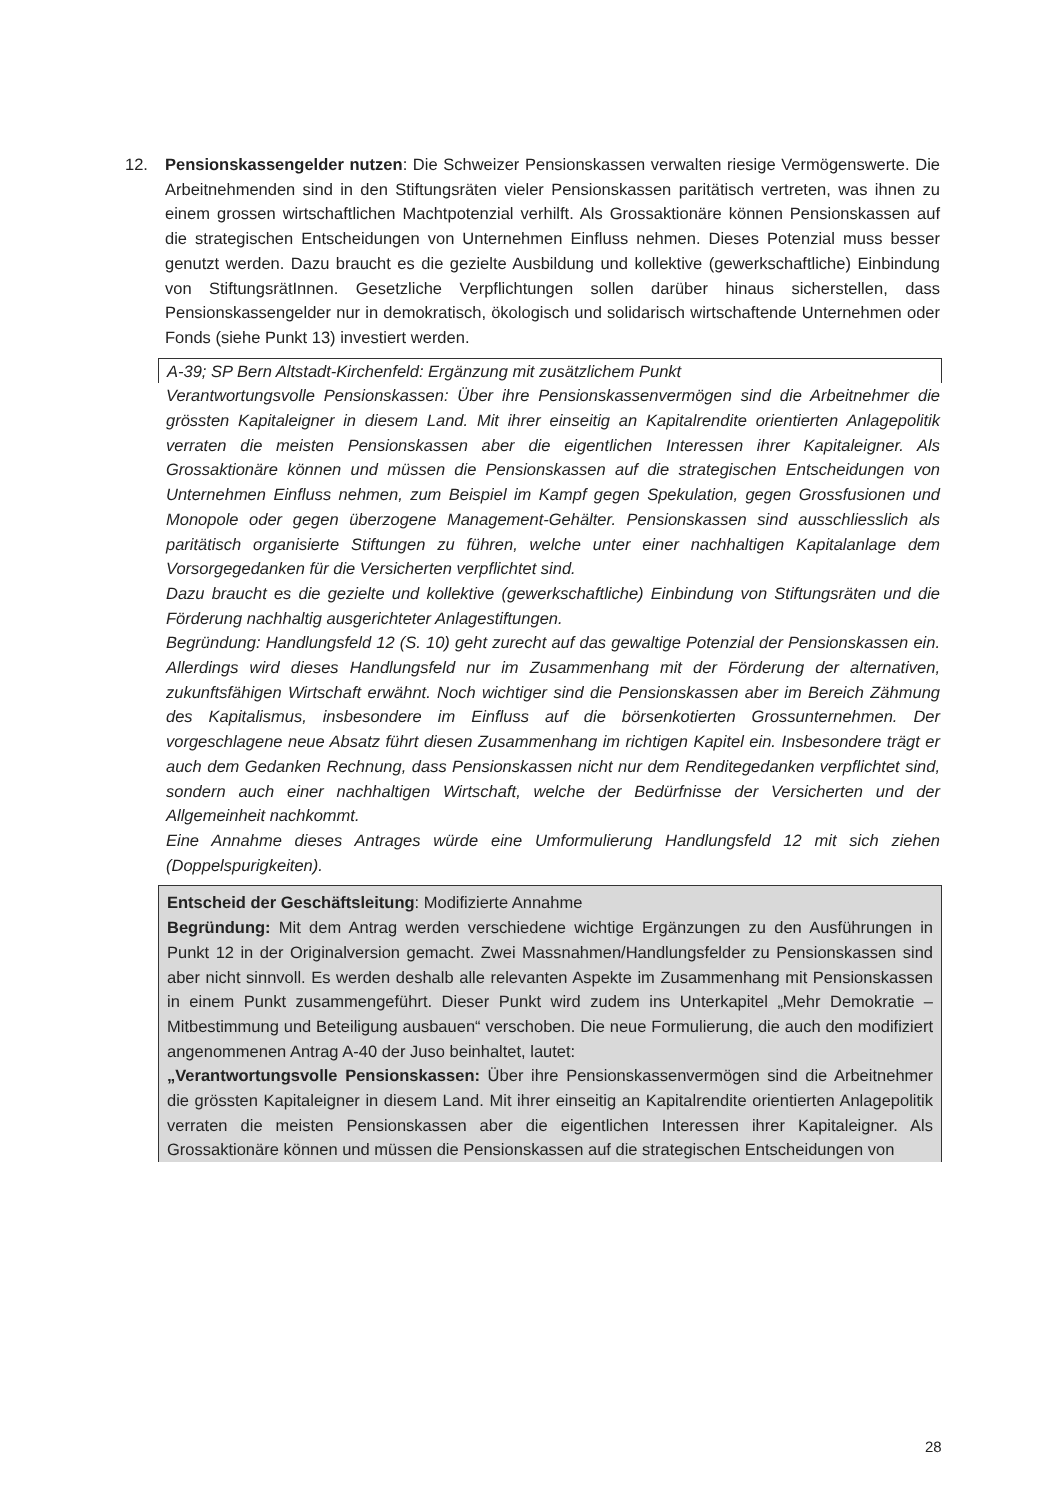12.
Pensionskassengelder nutzen: Die Schweizer Pensionskassen verwalten riesige Vermögenswerte. Die Arbeitnehmenden sind in den Stiftungsräten vieler Pensionskassen paritätisch vertreten, was ihnen zu einem grossen wirtschaftlichen Machtpotenzial verhilft. Als Grossaktionäre können Pensionskassen auf die strategischen Entscheidungen von Unternehmen Einfluss nehmen. Dieses Potenzial muss besser genutzt werden. Dazu braucht es die gezielte Ausbildung und kollektive (gewerkschaftliche) Einbindung von StiftungsrätInnen. Gesetzliche Verpflichtungen sollen darüber hinaus sicherstellen, dass Pensionskassengelder nur in demokratisch, ökologisch und solidarisch wirtschaftende Unternehmen oder Fonds (siehe Punkt 13) investiert werden.
A-39; SP Bern Altstadt-Kirchenfeld: Ergänzung mit zusätzlichem Punkt
Verantwortungsvolle Pensionskassen: Über ihre Pensionskassenvermögen sind die Arbeitnehmer die grössten Kapitaleigner in diesem Land. Mit ihrer einseitig an Kapitalrendite orientierten Anlagepolitik verraten die meisten Pensionskassen aber die eigentlichen Interessen ihrer Kapitaleigner. Als Grossaktionäre können und müssen die Pensionskassen auf die strategischen Entscheidungen von Unternehmen Einfluss nehmen, zum Beispiel im Kampf gegen Spekulation, gegen Grossfusionen und Monopole oder gegen überzogene Management-Gehälter. Pensionskassen sind ausschliesslich als paritätisch organisierte Stiftungen zu führen, welche unter einer nachhaltigen Kapitalanlage dem Vorsorgegedanken für die Versicherten verpflichtet sind.
Dazu braucht es die gezielte und kollektive (gewerkschaftliche) Einbindung von Stiftungsräten und die Förderung nachhaltig ausgerichteter Anlagestiftungen.
Begründung: Handlungsfeld 12 (S. 10) geht zurecht auf das gewaltige Potenzial der Pensionskassen ein. Allerdings wird dieses Handlungsfeld nur im Zusammenhang mit der Förderung der alternativen, zukunftsfähigen Wirtschaft erwähnt. Noch wichtiger sind die Pensionskassen aber im Bereich Zähmung des Kapitalismus, insbesondere im Einfluss auf die börsenkotierten Grossunternehmen. Der vorgeschlagene neue Absatz führt diesen Zusammenhang im richtigen Kapitel ein. Insbesondere trägt er auch dem Gedanken Rechnung, dass Pensionskassen nicht nur dem Renditegedanken verpflichtet sind, sondern auch einer nachhaltigen Wirtschaft, welche der Bedürfnisse der Versicherten und der Allgemeinheit nachkommt.
Eine Annahme dieses Antrages würde eine Umformulierung Handlungsfeld 12 mit sich ziehen (Doppelspurigkeiten).
Entscheid der Geschäftsleitung: Modifizierte Annahme
Begründung: Mit dem Antrag werden verschiedene wichtige Ergänzungen zu den Ausführungen in Punkt 12 in der Originalversion gemacht. Zwei Massnahmen/Handlungsfelder zu Pensionskassen sind aber nicht sinnvoll. Es werden deshalb alle relevanten Aspekte im Zusammenhang mit Pensionskassen in einem Punkt zusammengeführt. Dieser Punkt wird zudem ins Unterkapitel „Mehr Demokratie – Mitbestimmung und Beteiligung ausbauen“ verschoben. Die neue Formulierung, die auch den modifiziert angenommenen Antrag A-40 der Juso beinhaltet, lautet:
„Verantwortungsvolle Pensionskassen: Über ihre Pensionskassenvermögen sind die Arbeitnehmer die grössten Kapitaleigner in diesem Land. Mit ihrer einseitig an Kapitalrendite orientierten Anlagepolitik verraten die meisten Pensionskassen aber die eigentlichen Interessen ihrer Kapitaleigner. Als Grossaktionäre können und müssen die Pensionskassen auf die strategischen Entscheidungen von
28